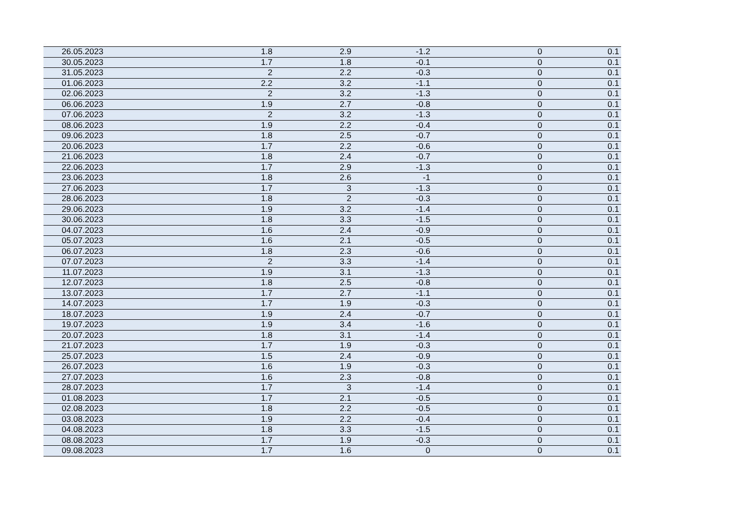| 26.05.2023 | 1.8 | 2.9 | -1.2 | 0 | 0.1 |
| 30.05.2023 | 1.7 | 1.8 | -0.1 | 0 | 0.1 |
| 31.05.2023 | 2 | 2.2 | -0.3 | 0 | 0.1 |
| 01.06.2023 | 2.2 | 3.2 | -1.1 | 0 | 0.1 |
| 02.06.2023 | 2 | 3.2 | -1.3 | 0 | 0.1 |
| 06.06.2023 | 1.9 | 2.7 | -0.8 | 0 | 0.1 |
| 07.06.2023 | 2 | 3.2 | -1.3 | 0 | 0.1 |
| 08.06.2023 | 1.9 | 2.2 | -0.4 | 0 | 0.1 |
| 09.06.2023 | 1.8 | 2.5 | -0.7 | 0 | 0.1 |
| 20.06.2023 | 1.7 | 2.2 | -0.6 | 0 | 0.1 |
| 21.06.2023 | 1.8 | 2.4 | -0.7 | 0 | 0.1 |
| 22.06.2023 | 1.7 | 2.9 | -1.3 | 0 | 0.1 |
| 23.06.2023 | 1.8 | 2.6 | -1 | 0 | 0.1 |
| 27.06.2023 | 1.7 | 3 | -1.3 | 0 | 0.1 |
| 28.06.2023 | 1.8 | 2 | -0.3 | 0 | 0.1 |
| 29.06.2023 | 1.9 | 3.2 | -1.4 | 0 | 0.1 |
| 30.06.2023 | 1.8 | 3.3 | -1.5 | 0 | 0.1 |
| 04.07.2023 | 1.6 | 2.4 | -0.9 | 0 | 0.1 |
| 05.07.2023 | 1.6 | 2.1 | -0.5 | 0 | 0.1 |
| 06.07.2023 | 1.8 | 2.3 | -0.6 | 0 | 0.1 |
| 07.07.2023 | 2 | 3.3 | -1.4 | 0 | 0.1 |
| 11.07.2023 | 1.9 | 3.1 | -1.3 | 0 | 0.1 |
| 12.07.2023 | 1.8 | 2.5 | -0.8 | 0 | 0.1 |
| 13.07.2023 | 1.7 | 2.7 | -1.1 | 0 | 0.1 |
| 14.07.2023 | 1.7 | 1.9 | -0.3 | 0 | 0.1 |
| 18.07.2023 | 1.9 | 2.4 | -0.7 | 0 | 0.1 |
| 19.07.2023 | 1.9 | 3.4 | -1.6 | 0 | 0.1 |
| 20.07.2023 | 1.8 | 3.1 | -1.4 | 0 | 0.1 |
| 21.07.2023 | 1.7 | 1.9 | -0.3 | 0 | 0.1 |
| 25.07.2023 | 1.5 | 2.4 | -0.9 | 0 | 0.1 |
| 26.07.2023 | 1.6 | 1.9 | -0.3 | 0 | 0.1 |
| 27.07.2023 | 1.6 | 2.3 | -0.8 | 0 | 0.1 |
| 28.07.2023 | 1.7 | 3 | -1.4 | 0 | 0.1 |
| 01.08.2023 | 1.7 | 2.1 | -0.5 | 0 | 0.1 |
| 02.08.2023 | 1.8 | 2.2 | -0.5 | 0 | 0.1 |
| 03.08.2023 | 1.9 | 2.2 | -0.4 | 0 | 0.1 |
| 04.08.2023 | 1.8 | 3.3 | -1.5 | 0 | 0.1 |
| 08.08.2023 | 1.7 | 1.9 | -0.3 | 0 | 0.1 |
| 09.08.2023 | 1.7 | 1.6 | 0 | 0 | 0.1 |